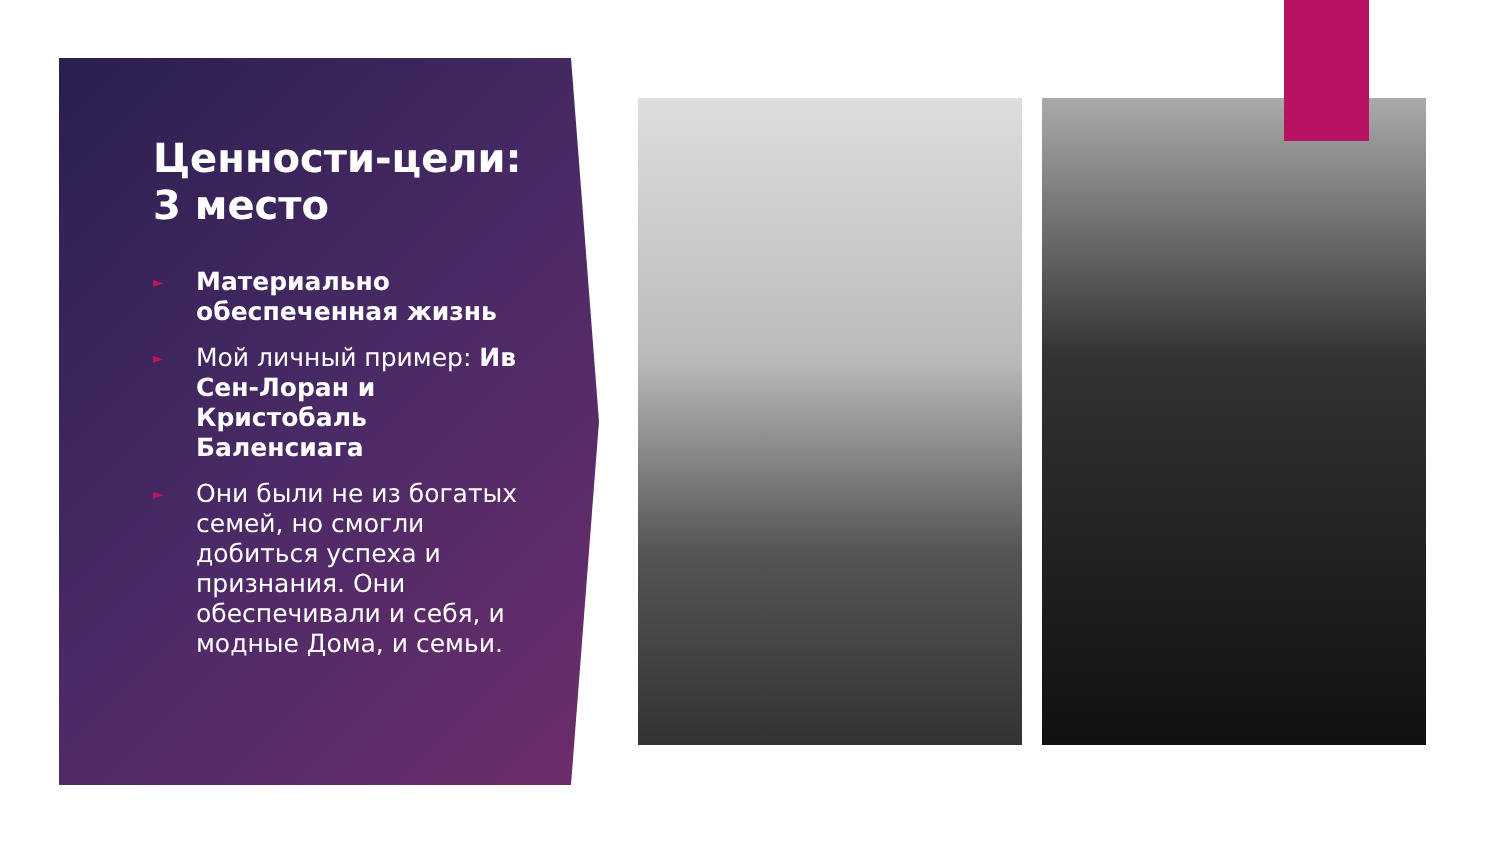Ценности-цели: 3 место
► Материально обеспеченная жизнь
► Мой личный пример: Ив Сен-Лоран и Кристобаль Баленсиага
► Они были не из богатых семей, но смогли добиться успеха и признания. Они обеспечивали и себя, и модные Дома, и семьи.